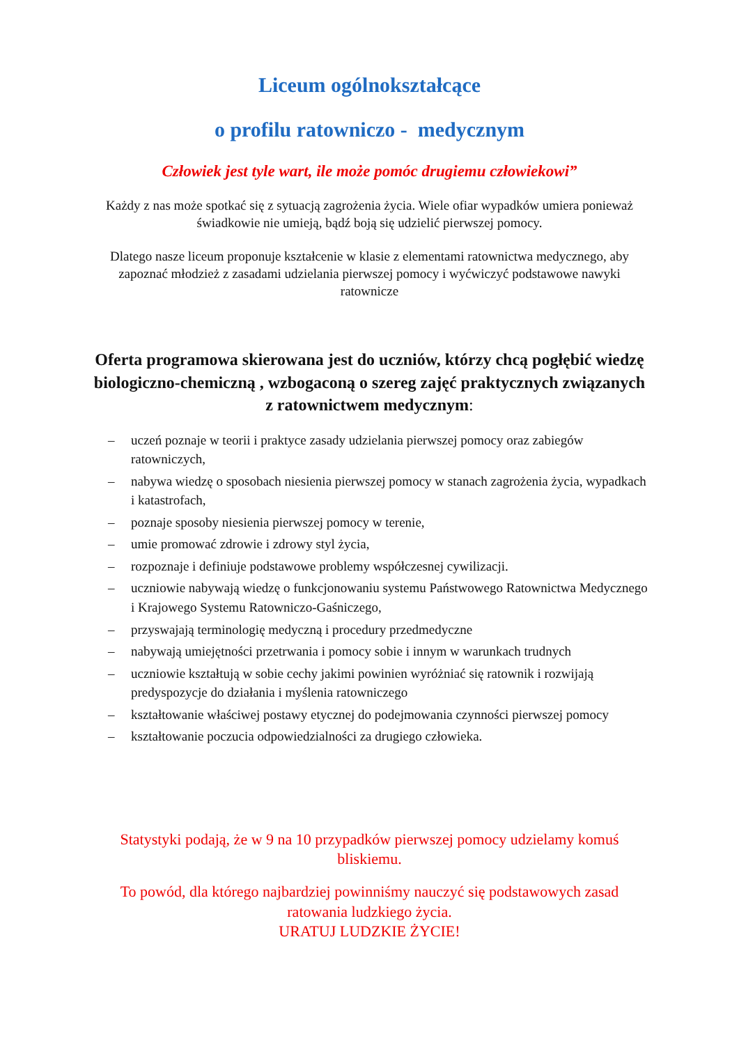Liceum ogólnokształcące
o profilu ratowniczo - medycznym
Człowiek jest tyle wart, ile może pomóc drugiemu człowiekowi”
Każdy z nas może spotkać się z sytuacją zagrożenia życia. Wiele ofiar wypadków umiera ponieważ świadkowie nie umieją, bądź boją się udzielić pierwszej pomocy.
Dlatego nasze liceum proponuje kształcenie w klasie z elementami ratownictwa medycznego, aby zapoznać młodzież z zasadami udzielania pierwszej pomocy i wyćwiczyć podstawowe nawyki ratownicze
Oferta programowa skierowana jest do uczniów, którzy chcą pogłębić wiedzę biologiczno-chemiczną , wzbogaconą o szereg zajęć praktycznych związanych z ratownictwem medycznym:
– uczeń poznaje w teorii i praktyce zasady udzielania pierwszej pomocy oraz zabiegów ratowniczych,
– nabywa wiedzę o sposobach niesienia pierwszej pomocy w stanach zagrożenia życia, wypadkach i katastrofach,
– poznaje sposoby niesienia pierwszej pomocy w terenie,
– umie promować zdrowie i zdrowy styl życia,
– rozpoznaje i definiuje podstawowe problemy współczesnej cywilizacji.
– uczniowie nabywają wiedzę o funkcjonowaniu systemu Państwowego Ratownictwa Medycznego i Krajowego Systemu Ratowniczo-Gaśniczego,
– przyswajają terminologię medyczną i procedury przedmedyczne
– nabywają umiejętności przetrwania i pomocy sobie i innym w warunkach trudnych
– uczniowie kształtują w sobie cechy jakimi powinien wyróżniać się ratownik i rozwijają predyspozycje do działania i myślenia ratowniczego
– kształtowanie właściwej postawy etycznej do podejmowania czynności pierwszej pomocy
– kształtowanie poczucia odpowiedzialności za drugiego człowieka.
Statystyki podają, że w 9 na 10 przypadków pierwszej pomocy udzielamy komuś bliskiemu.
To powód, dla którego najbardziej powinniśmy nauczyć się podstawowych zasad ratowania ludzkiego życia.
URATUJ LUDZKIE ŻYCIE!